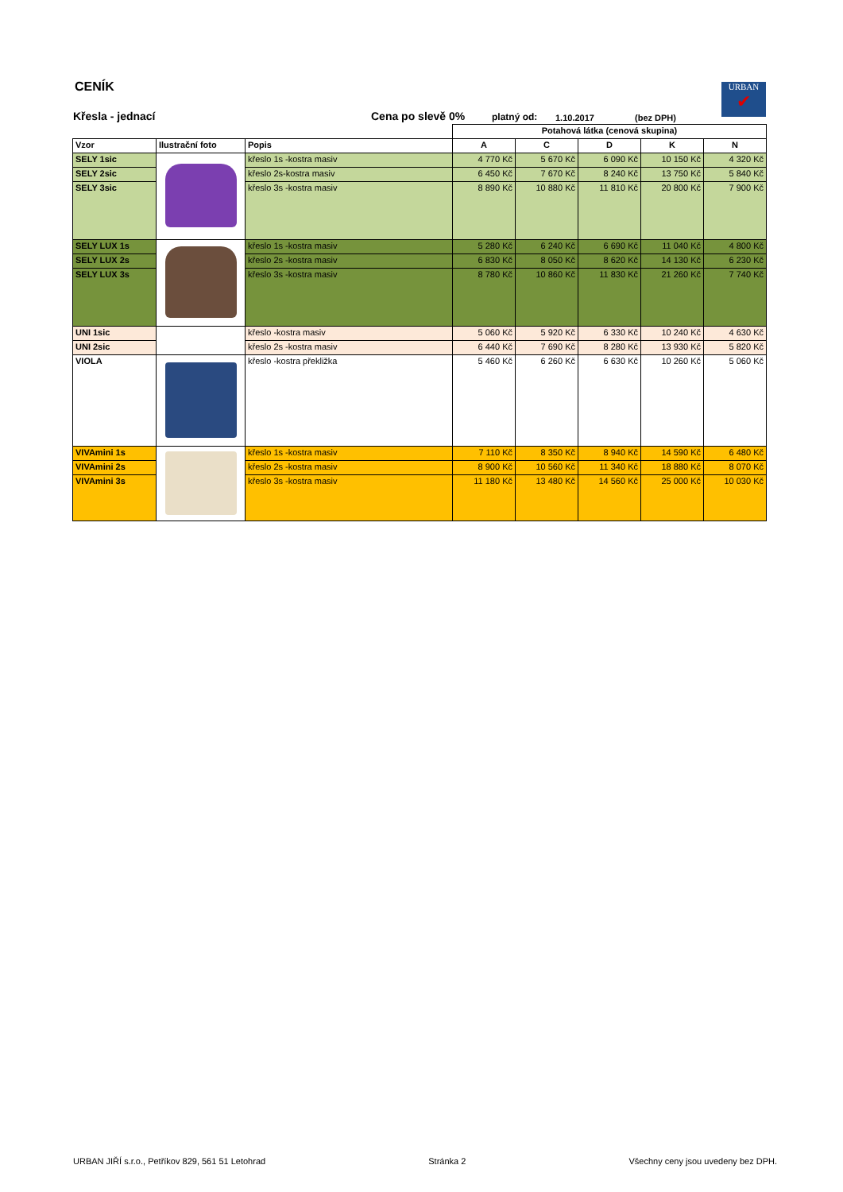CENÍK
Křesla - jednací Cena po slevě 0% platný od: 1.10.2017 (bez DPH)
URBAN
✔
| | | | Potahová látka (cenová skupina) | | | | |
| Vzor | Ilustrační foto | Popis | A | C | D | K | N |
| SELY 1sic | | křeslo 1s -kostra masiv | 4 770 Kč | 5 670 Kč | 6 090 Kč | 10 150 Kč | 4 320 Kč |
| SELY 2sic | | křeslo 2s-kostra masiv | 6 450 Kč | 7 670 Kč | 8 240 Kč | 13 750 Kč | 5 840 Kč |
| SELY 3sic | | křeslo 3s -kostra masiv | 8 890 Kč | 10 880 Kč | 11 810 Kč | 20 800 Kč | 7 900 Kč |
| SELY LUX 1s | | křeslo 1s -kostra masiv | 5 280 Kč | 6 240 Kč | 6 690 Kč | 11 040 Kč | 4 800 Kč |
| SELY LUX 2s | | křeslo 2s -kostra masiv | 6 830 Kč | 8 050 Kč | 8 620 Kč | 14 130 Kč | 6 230 Kč |
| SELY LUX 3s | | křeslo 3s -kostra masiv | 8 780 Kč | 10 860 Kč | 11 830 Kč | 21 260 Kč | 7 740 Kč |
| UNI 1sic | | křeslo -kostra masiv | 5 060 Kč | 5 920 Kč | 6 330 Kč | 10 240 Kč | 4 630 Kč |
| UNI 2sic | | křeslo 2s -kostra masiv | 6 440 Kč | 7 690 Kč | 8 280 Kč | 13 930 Kč | 5 820 Kč |
| VIOLA | | křeslo -kostra překližka | 5 460 Kč | 6 260 Kč | 6 630 Kč | 10 260 Kč | 5 060 Kč |
| VIVAmini 1s | | křeslo 1s -kostra masiv | 7 110 Kč | 8 350 Kč | 8 940 Kč | 14 590 Kč | 6 480 Kč |
| VIVAmini 2s | | křeslo 2s -kostra masiv | 8 900 Kč | 10 560 Kč | 11 340 Kč | 18 880 Kč | 8 070 Kč |
| VIVAmini 3s | | křeslo 3s -kostra masiv | 11 180 Kč | 13 480 Kč | 14 560 Kč | 25 000 Kč | 10 030 Kč |
URBAN JIŘÍ s.r.o., Petříkov 829, 561 51 Letohrad Stránka 2 Všechny ceny jsou uvedeny bez DPH.